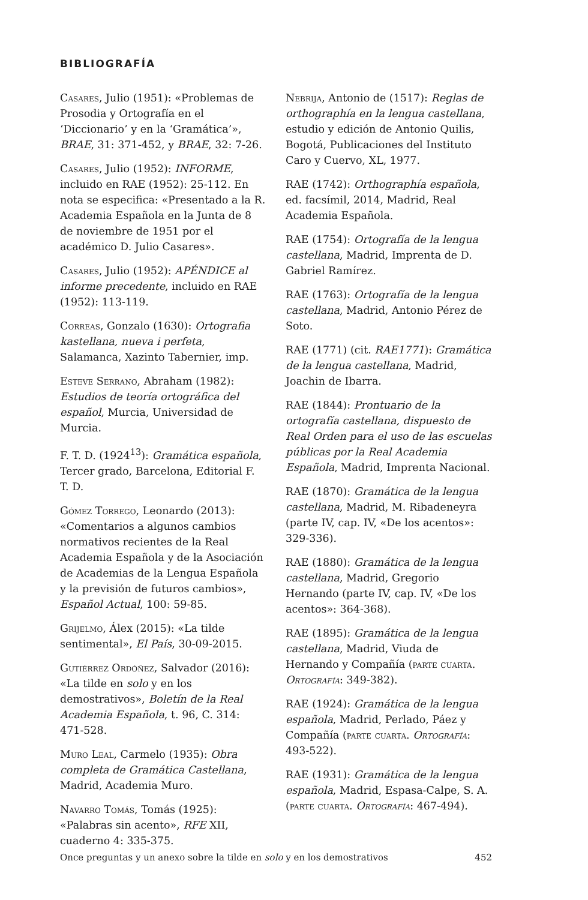BIBLIOGRAFÍA
Casares, Julio (1951): «Problemas de Prosodia y Ortografía en el ‘Diccionario’ y en la ‘Gramática’», BRAE, 31: 371-452, y BRAE, 32: 7-26.
Casares, Julio (1952): INFORME, incluido en RAE (1952): 25-112. En nota se especifica: «Presentado a la R. Academia Española en la Junta de 8 de noviembre de 1951 por el académico D. Julio Casares».
Casares, Julio (1952): APÉNDICE al informe precedente, incluido en RAE (1952): 113-119.
Correas, Gonzalo (1630): Ortografia kastellana, nueva i perfeta, Salamanca, Xazinto Tabernier, imp.
Esteve Serrano, Abraham (1982): Estudios de teoría ortográfica del español, Murcia, Universidad de Murcia.
F. T. D. (1924<sup>13</sup>): Gramática española, Tercer grado, Barcelona, Editorial F. T. D.
Gómez Torrego, Leonardo (2013): «Comentarios a algunos cambios normativos recientes de la Real Academia Española y de la Asociación de Academias de la Lengua Española y la previsión de futuros cambios», Español Actual, 100: 59-85.
Grijelmo, Álex (2015): «La tilde sentimental», El País, 30-09-2015.
Gutiérrez Ordóñez, Salvador (2016): «La tilde en solo y en los demostrativos», Boletín de la Real Academia Española, t. 96, C. 314: 471-528.
Muro Leal, Carmelo (1935): Obra completa de Gramática Castellana, Madrid, Academia Muro.
Navarro Tomás, Tomás (1925): «Palabras sin acento», RFE XII, cuaderno 4: 335-375.
Nebrija, Antonio de (1517): Reglas de orthographía en la lengua castellana, estudio y edición de Antonio Quilis, Bogotá, Publicaciones del Instituto Caro y Cuervo, XL, 1977.
RAE (1742): Orthographía española, ed. facsímil, 2014, Madrid, Real Academia Española.
RAE (1754): Ortografía de la lengua castellana, Madrid, Imprenta de D. Gabriel Ramírez.
RAE (1763): Ortografía de la lengua castellana, Madrid, Antonio Pérez de Soto.
RAE (1771) (cit. RAE1771): Gramática de la lengua castellana, Madrid, Joachin de Ibarra.
RAE (1844): Prontuario de la ortografía castellana, dispuesto de Real Orden para el uso de las escuelas públicas por la Real Academia Española, Madrid, Imprenta Nacional.
RAE (1870): Gramática de la lengua castellana, Madrid, M. Ribadeneyra (parte IV, cap. IV, «De los acentos»: 329-336).
RAE (1880): Gramática de la lengua castellana, Madrid, Gregorio Hernando (parte IV, cap. IV, «De los acentos»: 364-368).
RAE (1895): Gramática de la lengua castellana, Madrid, Viuda de Hernando y Compañía (parte cuarta. Ortografía: 349-382).
RAE (1924): Gramática de la lengua española, Madrid, Perlado, Páez y Compañía (parte cuarta. Ortografía: 493-522).
RAE (1931): Gramática de la lengua española, Madrid, Espasa-Calpe, S. A. (parte cuarta. Ortografía: 467-494).
Once preguntas y un anexo sobre la tilde en solo y en los demostrativos 452